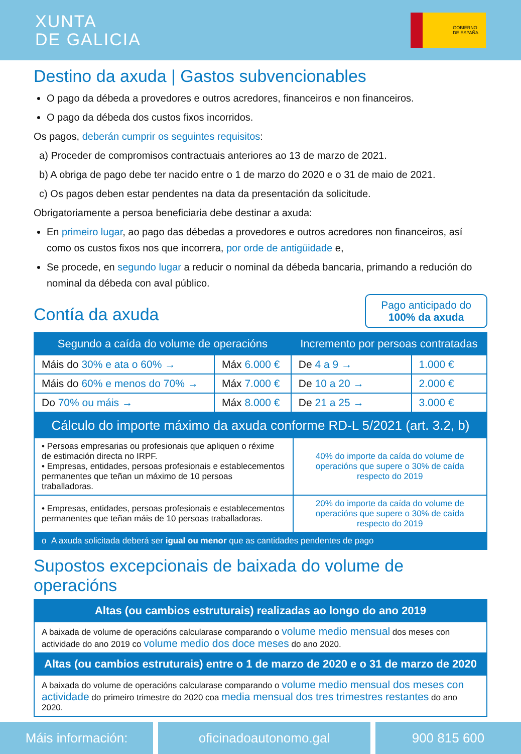XUNTA
DE GALICIA
GOBIERNO
DE ESPAÑA
Destino da axuda | Gastos subvencionables
O pago da débeda a provedores e outros acredores, financeiros e non financeiros.
O pago da débeda dos custos fixos incorridos.
Os pagos, deberán cumprir os seguintes requisitos:
a) Proceder de compromisos contractuais anteriores ao 13 de marzo de 2021.
b) A obriga de pago debe ter nacido entre o 1 de marzo do 2020 e o 31 de maio de 2021.
c) Os pagos deben estar pendentes na data da presentación da solicitude.
Obrigatoriamente a persoa beneficiaria debe destinar a axuda:
En primeiro lugar, ao pago das débedas a provedores e outros acredores non financeiros, así como os custos fixos nos que incorrera, por orde de antigüidade e,
Se procede, en segundo lugar a reducir o nominal da débeda bancaria, primando a redución do nominal da débeda con aval público.
Contía da axuda
Pago anticipado do
100% da axuda
| Segundo a caída do volume de operacións | | Incremento por persoas contratadas | |
| --- | --- | --- | --- |
| Máis do 30% e ata o 60% → | Máx 6.000 € | De 4 a 9 → | 1.000 € |
| Máis do 60% e menos do 70% → | Máx 7.000 € | De 10 a 20 → | 2.000 € |
| Do 70% ou máis → | Máx 8.000 € | De 21 a 25 → | 3.000 € |
| Cálculo do importe máximo da axuda conforme RD-L 5/2021 (art. 3.2, b) | |
| --- | --- |
| • Persoas empresarias ou profesionais que apliquen o réxime de estimación directa no IRPF. • Empresas, entidades, persoas profesionais e establecementos permanentes que teñan un máximo de 10 persoas traballadoras. | 40% do importe da caída do volume de operacións que supere o 30% de caída respecto do 2019 |
| • Empresas, entidades, persoas profesionais e establecementos permanentes que teñan máis de 10 persoas traballadoras. | 20% do importe da caída do volume de operacións que supere o 30% de caída respecto do 2019 |
| o A axuda solicitada deberá ser igual ou menor que as cantidades pendentes de pago | |
Supostos excepcionais de baixada do volume de operacións
| Altas (ou cambios estruturais) realizadas ao longo do ano 2019 |
| --- |
| A baixada de volume de operacións calcularase comparando o volume medio mensual dos meses con actividade do ano 2019 co volume medio dos doce meses do ano 2020. |
| Altas (ou cambios estruturais) entre o 1 de marzo de 2020 e o 31 de marzo de 2020 |
| A baixada do volume de operacións calcularase comparando o volume medio mensual dos meses con actividade do primeiro trimestre do 2020 coa media mensual dos tres trimestres restantes do ano 2020. |
Máis información: oficinadoautonomo.gal 900 815 600